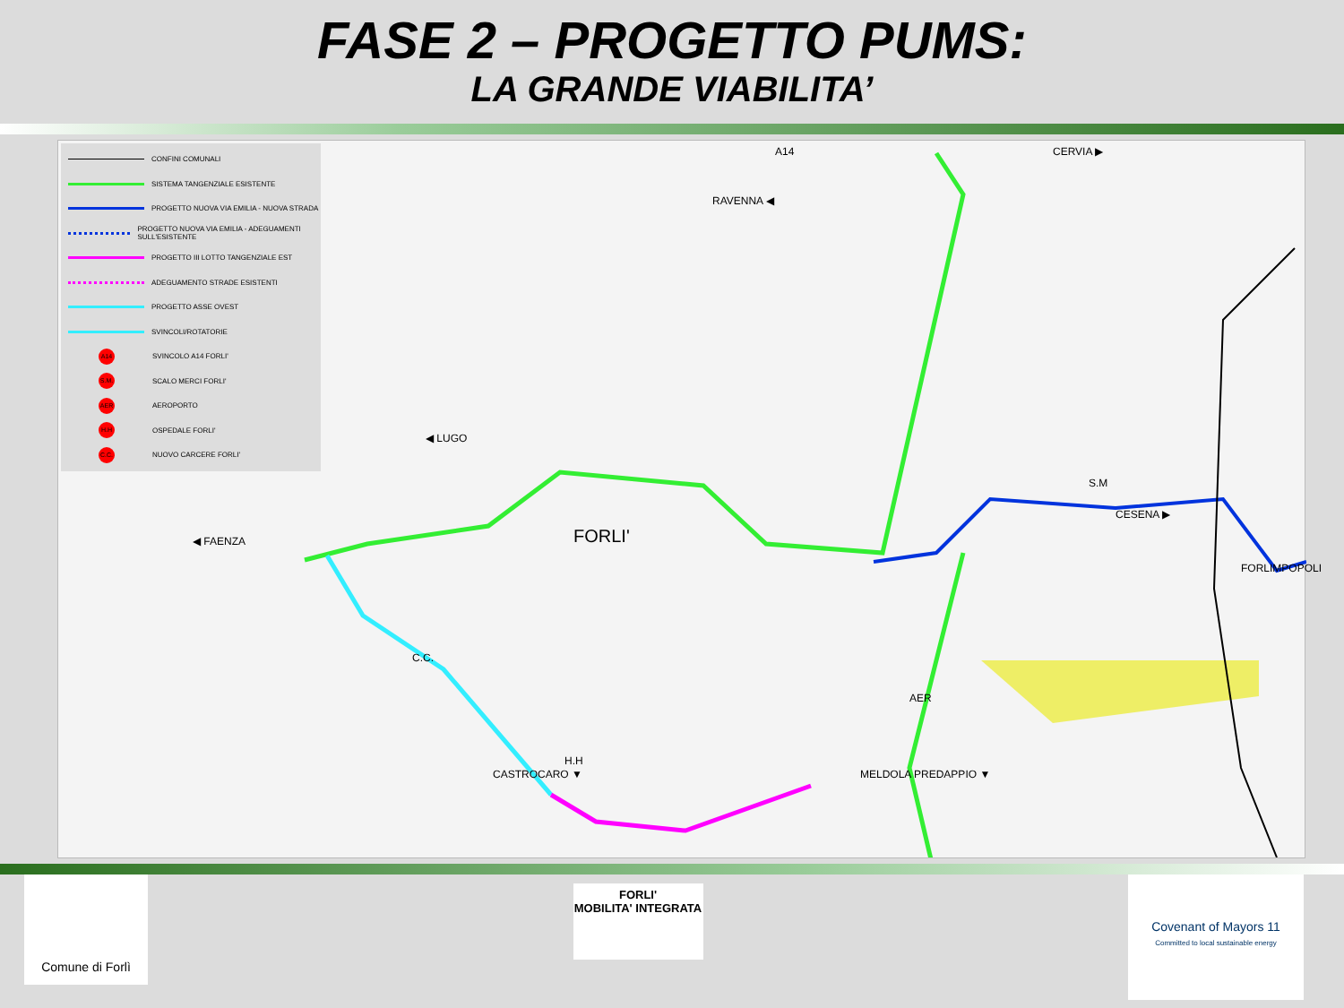FASE 2 – PROGETTO PUMS:
LA GRANDE VIABILITA’
CONFINI COMUNALI
SISTEMA TANGENZIALE ESISTENTE
PROGETTO NUOVA VIA EMILIA - NUOVA STRADA
PROGETTO NUOVA VIA EMILIA - ADEGUAMENTI SULL'ESISTENTE
PROGETTO III LOTTO TANGENZIALE EST
ADEGUAMENTO STRADE ESISTENTI
PROGETTO ASSE OVEST
SVINCOLI/ROTATORIE
A14 SVINCOLO A14 FORLI'
S.M. SCALO MERCI FORLI'
AER AEROPORTO
H.H OSPEDALE FORLI'
C.C. NUOVO CARCERE FORLI'
A14
RAVENNA ◀
CERVIA ▶
◀ LUGO
S.M
CESENA ▶
FORLIMPOPOLI
◀ FAENZA FORLI'
C.C.
AER
H.H
CASTROCARO ▼ MELDOLA PREDAPPIO ▼
Comune di Forlì
FORLI'
MOBILITA' INTEGRATA
Covenant of Mayors 11
Committed to local sustainable energy